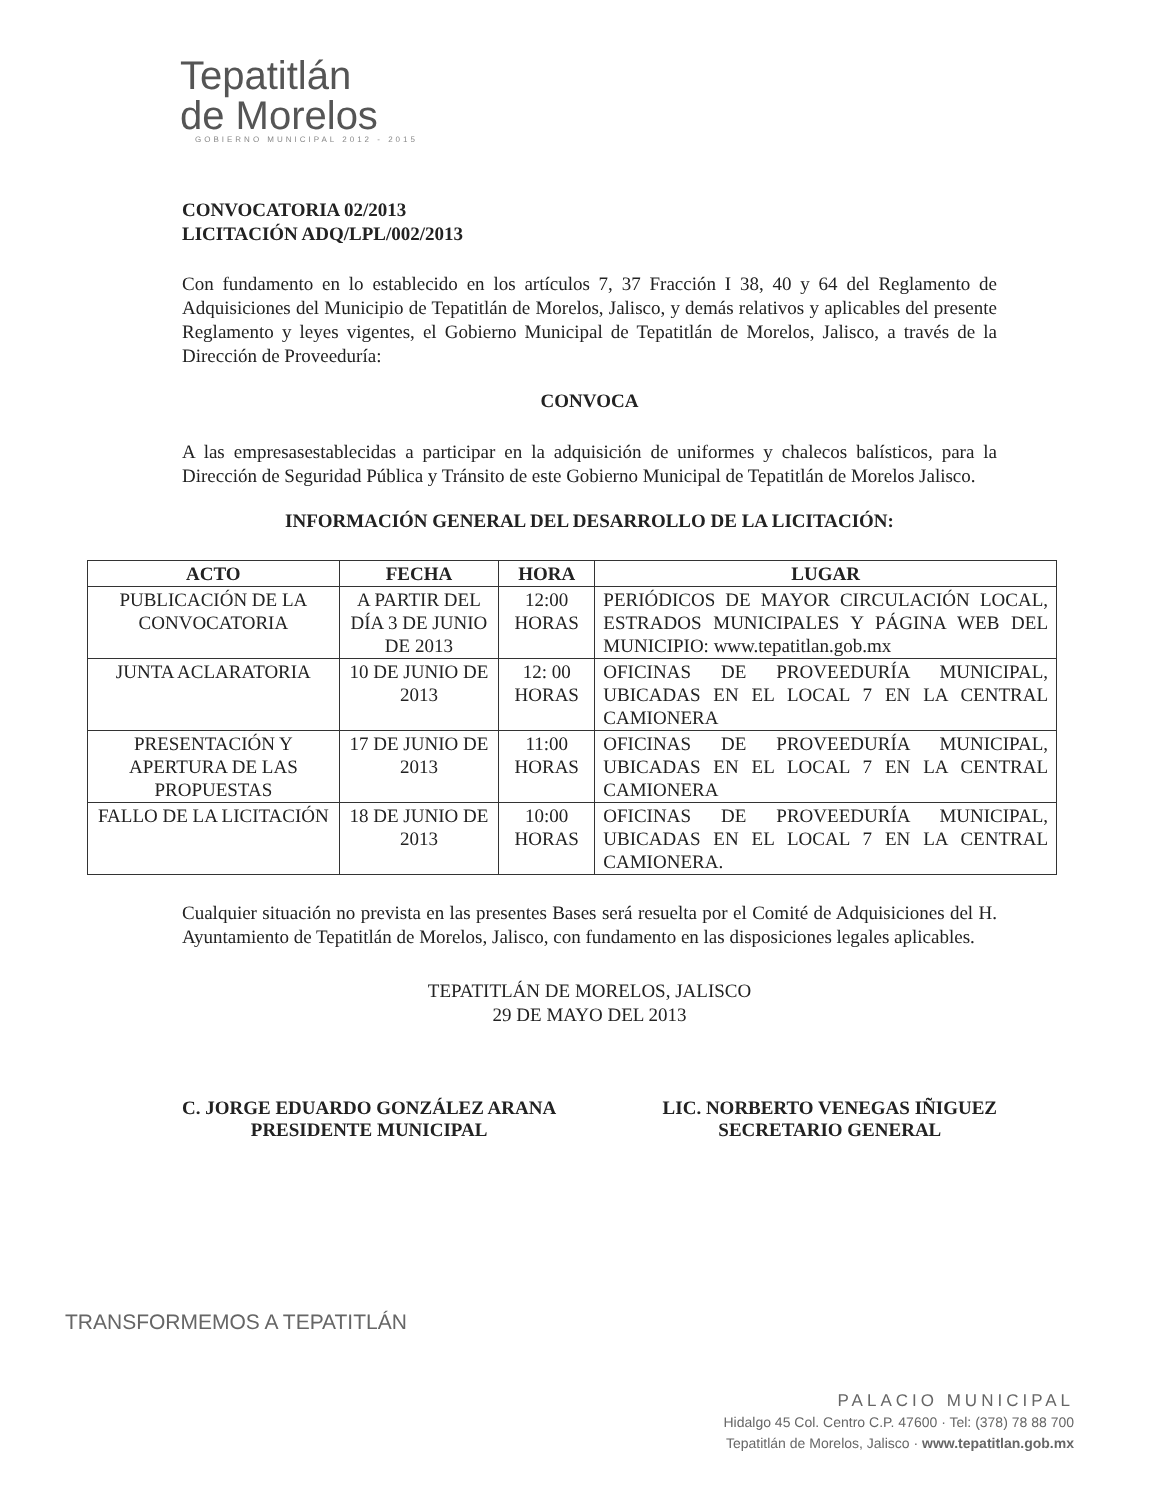Tepatitlán
de Morelos
GOBIERNO MUNICIPAL 2012 - 2015
CONVOCATORIA 02/2013
LICITACIÓN ADQ/LPL/002/2013
Con fundamento en lo establecido en los artículos 7, 37 Fracción I 38, 40 y 64 del Reglamento de Adquisiciones del Municipio de Tepatitlán de Morelos, Jalisco, y demás relativos y aplicables del presente Reglamento y leyes vigentes, el Gobierno Municipal de Tepatitlán de Morelos, Jalisco, a través de la Dirección de Proveeduría:
CONVOCA
A las empresasestablecidas a participar en la adquisición de uniformes y chalecos balísticos, para la Dirección de Seguridad Pública y Tránsito de este Gobierno Municipal de Tepatitlán de Morelos Jalisco.
INFORMACIÓN GENERAL DEL DESARROLLO DE LA LICITACIÓN:
| ACTO | FECHA | HORA | LUGAR |
| --- | --- | --- | --- |
| PUBLICACIÓN DE LA CONVOCATORIA | A PARTIR DEL DÍA 3 DE JUNIO DE 2013 | 12:00 HORAS | PERIÓDICOS DE MAYOR CIRCULACIÓN LOCAL, ESTRADOS MUNICIPALES Y PÁGINA WEB DEL MUNICIPIO: www.tepatitlan.gob.mx |
| JUNTA ACLARATORIA | 10 DE JUNIO DE 2013 | 12: 00 HORAS | OFICINAS DE PROVEEDURÍA MUNICIPAL, UBICADAS EN EL LOCAL 7 EN LA CENTRAL CAMIONERA |
| PRESENTACIÓN Y APERTURA DE LAS PROPUESTAS | 17 DE JUNIO DE 2013 | 11:00 HORAS | OFICINAS DE PROVEEDURÍA MUNICIPAL, UBICADAS EN EL LOCAL 7 EN LA CENTRAL CAMIONERA |
| FALLO DE LA LICITACIÓN | 18 DE JUNIO DE 2013 | 10:00 HORAS | OFICINAS DE PROVEEDURÍA MUNICIPAL, UBICADAS EN EL LOCAL 7 EN LA CENTRAL CAMIONERA. |
Cualquier situación no prevista en las presentes Bases será resuelta por el Comité de Adquisiciones del H. Ayuntamiento de Tepatitlán de Morelos, Jalisco, con fundamento en las disposiciones legales aplicables.
TEPATITLÁN DE MORELOS, JALISCO
29 DE MAYO DEL 2013
C. JORGE EDUARDO GONZÁLEZ ARANA
PRESIDENTE MUNICIPAL
LIC. NORBERTO VENEGAS IÑIGUEZ
SECRETARIO GENERAL
TRANSFORMEMOS A TEPATITLÁN
PALACIO MUNICIPAL
Hidalgo 45 Col. Centro C.P. 47600 · Tel: (378) 78 88 700
Tepatitlán de Morelos, Jalisco · www.tepatitlan.gob.mx